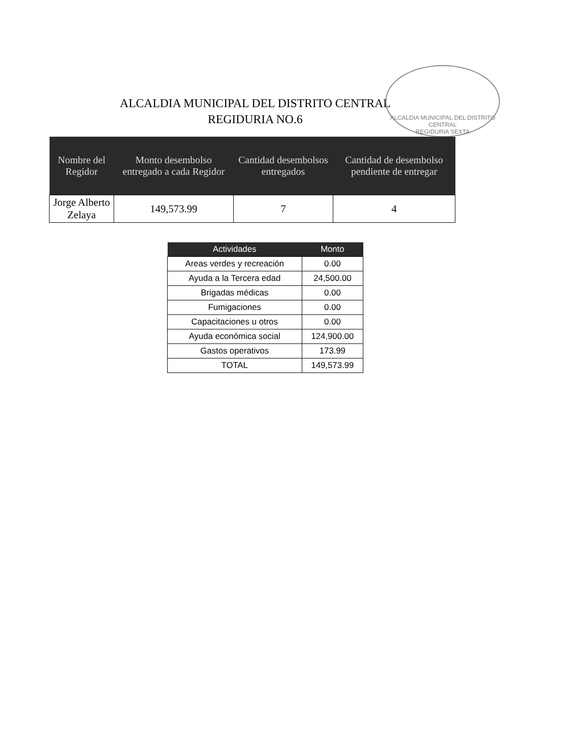ALCALDIA MUNICIPAL DEL DISTRITO CENTRAL
REGIDURIA NO.6
ALCALDIA MUNICIPAL DEL DISTRITO CENTRAL
REGIDURIA SEXTA
| Nombre del Regidor | Monto desembolso entregado a cada Regidor | Cantidad desembolsos entregados | Cantidad de desembolso pendiente de entregar |
| --- | --- | --- | --- |
| Jorge Alberto Zelaya | 149,573.99 | 7 | 4 |
| Actividades | Monto |
| --- | --- |
| Areas verdes y recreación | 0.00 |
| Ayuda a la Tercera edad | 24,500.00 |
| Brigadas médicas | 0.00 |
| Fumigaciones | 0.00 |
| Capacitaciones u otros | 0.00 |
| Ayuda económica social | 124,900.00 |
| Gastos operativos | 173.99 |
| TOTAL | 149,573.99 |